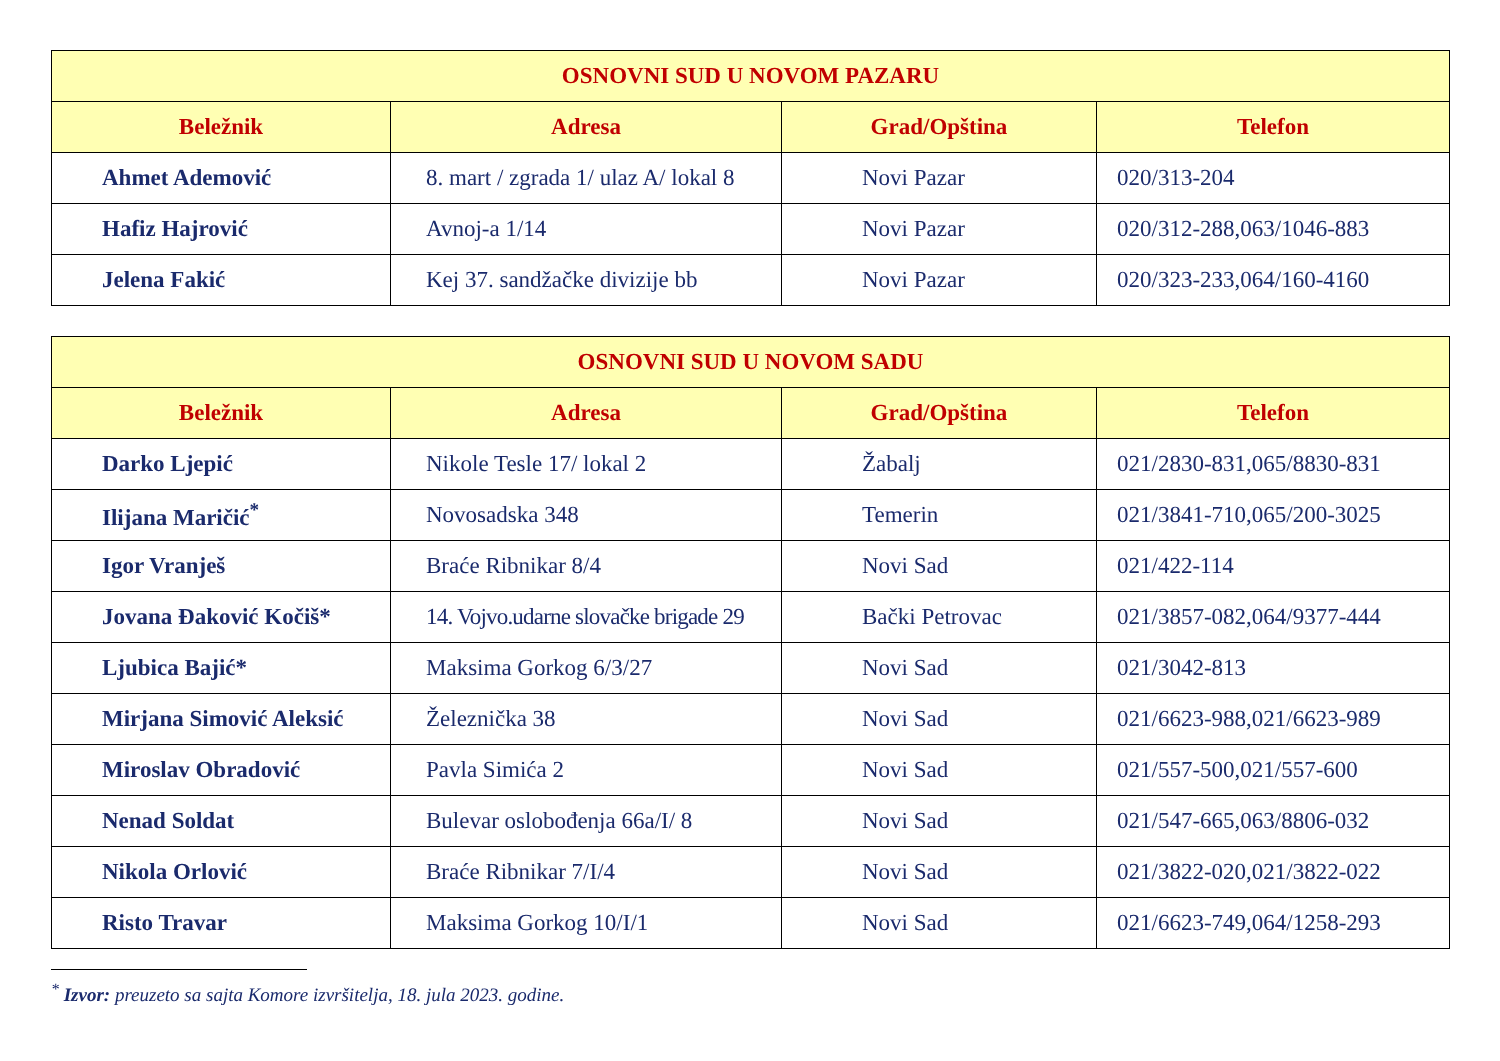| OSNOVNI SUD U NOVOM PAZARU | | | |
| --- | --- | --- | --- |
| Beležnik | Adresa | Grad/Opština | Telefon |
| Ahmet Ademović | 8. mart / zgrada 1/ ulaz A/ lokal 8 | Novi Pazar | 020/313-204 |
| Hafiz Hajrović | Avnoj-a 1/14 | Novi Pazar | 020/312-288,063/1046-883 |
| Jelena Fakić | Kej 37. sandžačke divizije bb | Novi Pazar | 020/323-233,064/160-4160 |
| OSNOVNI SUD U NOVOM SADU | | | |
| --- | --- | --- | --- |
| Beležnik | Adresa | Grad/Opština | Telefon |
| Darko Ljepić | Nikole Tesle 17/ lokal 2 | Žabalj | 021/2830-831,065/8830-831 |
| Ilijana Maričić<sup>*</sup> | Novosadska 348 | Temerin | 021/3841-710,065/200-3025 |
| Igor Vranješ | Braće Ribnikar 8/4 | Novi Sad | 021/422-114 |
| Jovana Đaković Kočiš* | 14. Vojvo.udarne slovačke brigade 29 | Bački Petrovac | 021/3857-082,064/9377-444 |
| Ljubica Bajić* | Maksima Gorkog 6/3/27 | Novi Sad | 021/3042-813 |
| Mirjana Simović Aleksić | Železnička 38 | Novi Sad | 021/6623-988,021/6623-989 |
| Miroslav Obradović | Pavla Simića 2 | Novi Sad | 021/557-500,021/557-600 |
| Nenad Soldat | Bulevar oslobođenja 66a/I/ 8 | Novi Sad | 021/547-665,063/8806-032 |
| Nikola Orlović | Braće Ribnikar 7/I/4 | Novi Sad | 021/3822-020,021/3822-022 |
| Risto Travar | Maksima Gorkog 10/I/1 | Novi Sad | 021/6623-749,064/1258-293 |
<sup>*</sup> Izvor: preuzeto sa sajta Komore izvršitelja, 18. jula 2023. godine.